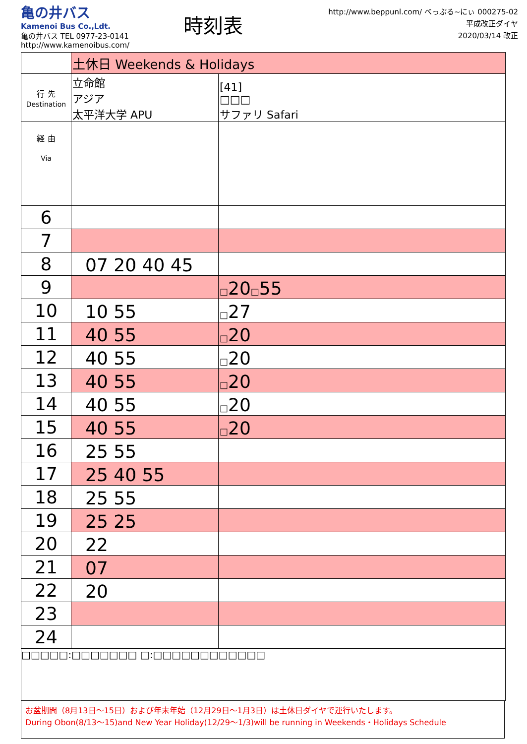亀の井バス
Kamenoi Bus Co.,Ldt.
亀の井バス TEL 0977-23-0141
http://www.kamenoibus.com/
時刻表
http://www.beppunl.com/ べっぷる~にぃ 000275-02
平成改正ダイヤ
2020/03/14 改正
| | 土休日 Weekends & Holidays | |
| 行 先 Destination | 立命館 アジア 太平洋大学 APU | [41] □□□ サファリ Safari |
| 経 由 Via | | |
| 6 | | |
| 7 | | |
| 8 | 07 20 40 45 | |
| 9 | | □ 20 □ 55 |
| 10 | 10 55 | □ 27 |
| 11 | 40 55 | □ 20 |
| 12 | 40 55 | □ 20 |
| 13 | 40 55 | □ 20 |
| 14 | 40 55 | □ 20 |
| 15 | 40 55 | □ 20 |
| 16 | 25 55 | |
| 17 | 25 40 55 | |
| 18 | 25 55 | |
| 19 | 25 25 | |
| 20 | 22 | |
| 21 | 07 | |
| 22 | 20 | |
| 23 | | |
| 24 | | |
□□□□□:□□□□□□□ □:□□□□□□□□□□□□
お盆期間（8月13日～15日）および年末年始（12月29日～1月3日）は土休日ダイヤで運行いたします。
During Obon(8/13～15)and New Year Holiday(12/29～1/3)will be running in Weekends・Holidays Schedule